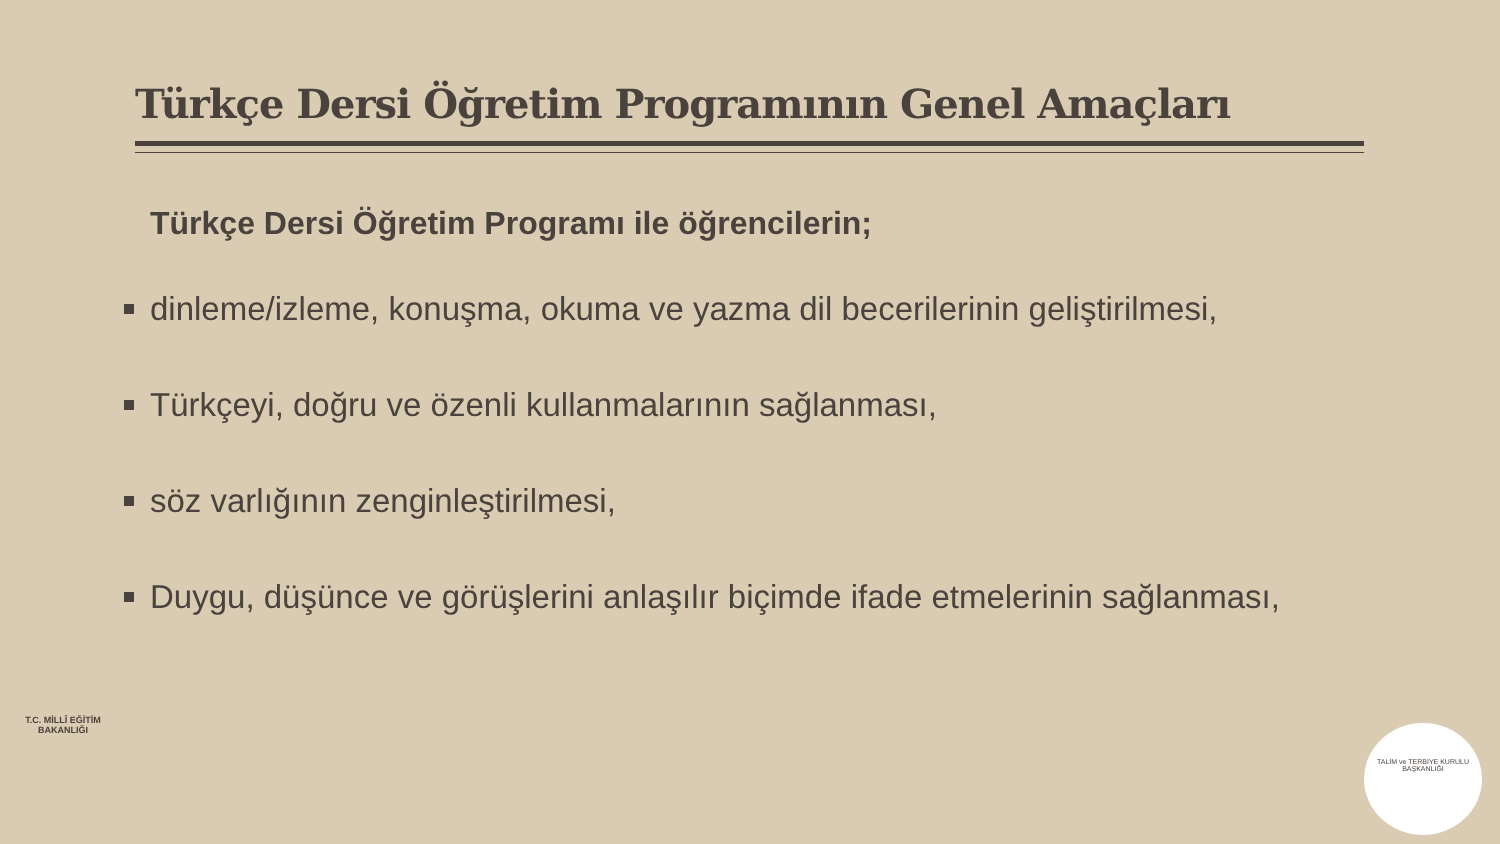Türkçe Dersi Öğretim Programının Genel Amaçları
Türkçe Dersi Öğretim Programı ile öğrencilerin;
dinleme/izleme, konuşma, okuma ve yazma dil becerilerinin geliştirilmesi,
Türkçeyi, doğru ve özenli kullanmalarının sağlanması,
söz varlığının zenginleştirilmesi,
Duygu, düşünce ve görüşlerini anlaşılır biçimde ifade etmelerinin sağlanması,
T.C. MİLLÎ EĞİTİM BAKANLIĞI
TALİM ve TERBİYE KURULU BAŞKANLIĞI